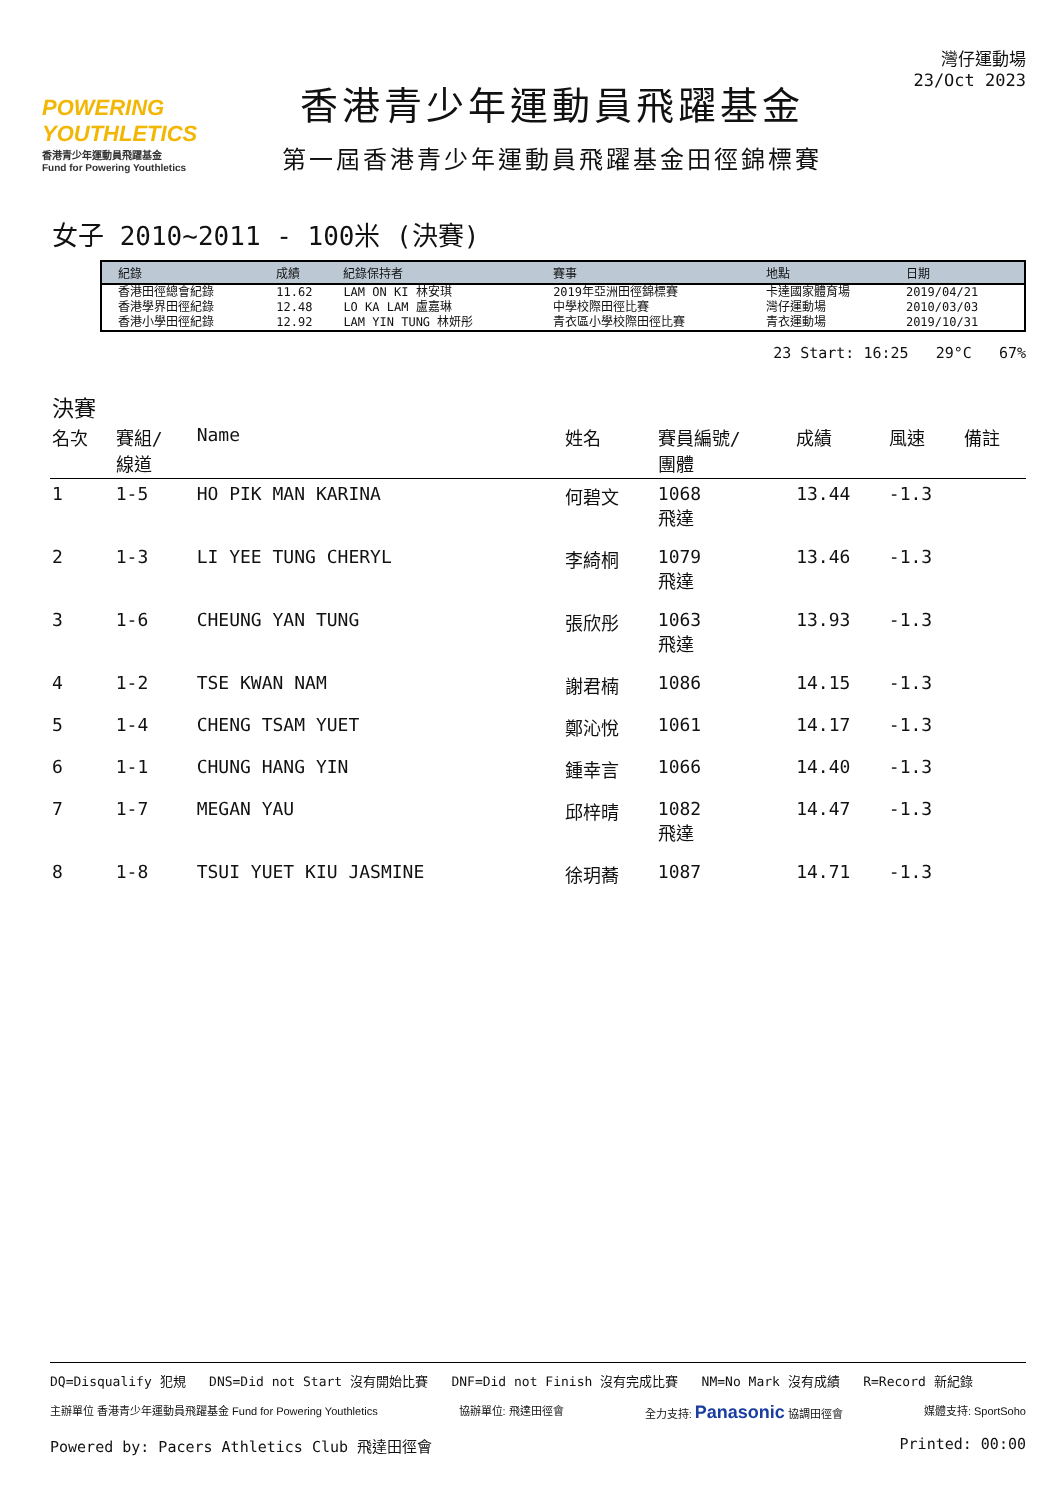POWERING YOUTHLETICS
香港青少年運動員飛躍基金
Fund for Powering Youthletics
香港青少年運動員飛躍基金
第一屆香港青少年運動員飛躍基金田徑錦標賽
灣仔運動場
23/Oct 2023
女子 2010~2011 - 100米 (決賽)
| | 紀錄 | 成績 | 紀錄保持者 | 賽事 | 地點 | 日期 |
| --- | --- | --- | --- | --- | --- | --- |
| | 香港田徑總會紀錄 | 11.62 | LAM ON KI 林安琪 | 2019年亞洲田徑錦標賽 | 卡達國家體育場 | 2019/04/21 |
| | 香港學界田徑紀錄 | 12.48 | LO KA LAM 盧嘉琳 | 中學校際田徑比賽 | 灣仔運動場 | 2010/03/03 |
| | 香港小學田徑紀錄 | 12.92 | LAM YIN TUNG 林妍彤 | 青衣區小學校際田徑比賽 | 青衣運動場 | 2019/10/31 |
23 Start: 16:25 29°C 67%
決賽
| 名次 | 賽組/ 線道 | Name | 姓名 | 賽員編號/ 團體 | 成績 | 風速 | 備註 |
| --- | --- | --- | --- | --- | --- | --- | --- |
| 1 | 1-5 | HO PIK MAN KARINA | 何碧文 | 1068 飛達 | 13.44 | -1.3 | |
| 2 | 1-3 | LI YEE TUNG CHERYL | 李綺桐 | 1079 飛達 | 13.46 | -1.3 | |
| 3 | 1-6 | CHEUNG YAN TUNG | 張欣彤 | 1063 飛達 | 13.93 | -1.3 | |
| 4 | 1-2 | TSE KWAN NAM | 謝君楠 | 1086 | 14.15 | -1.3 | |
| 5 | 1-4 | CHENG TSAM YUET | 鄭沁悅 | 1061 | 14.17 | -1.3 | |
| 6 | 1-1 | CHUNG HANG YIN | 鍾幸言 | 1066 | 14.40 | -1.3 | |
| 7 | 1-7 | MEGAN YAU | 邱梓晴 | 1082 飛達 | 14.47 | -1.3 | |
| 8 | 1-8 | TSUI YUET KIU JASMINE | 徐玥蕎 | 1087 | 14.71 | -1.3 | |
DQ=Disqualify 犯規 DNS=Did not Start 沒有開始比賽 DNF=Did not Finish 沒有完成比賽 NM=No Mark 沒有成績 R=Record 新紀錄
主辦單位 香港青少年運動員飛躍基金 Fund for Powering Youthletics 協辦單位: 飛達田徑會 全力支持: Panasonic 協調田徑會 媒體支持: SportSoho
Powered by: Pacers Athletics Club 飛達田徑會 Printed: 00:00